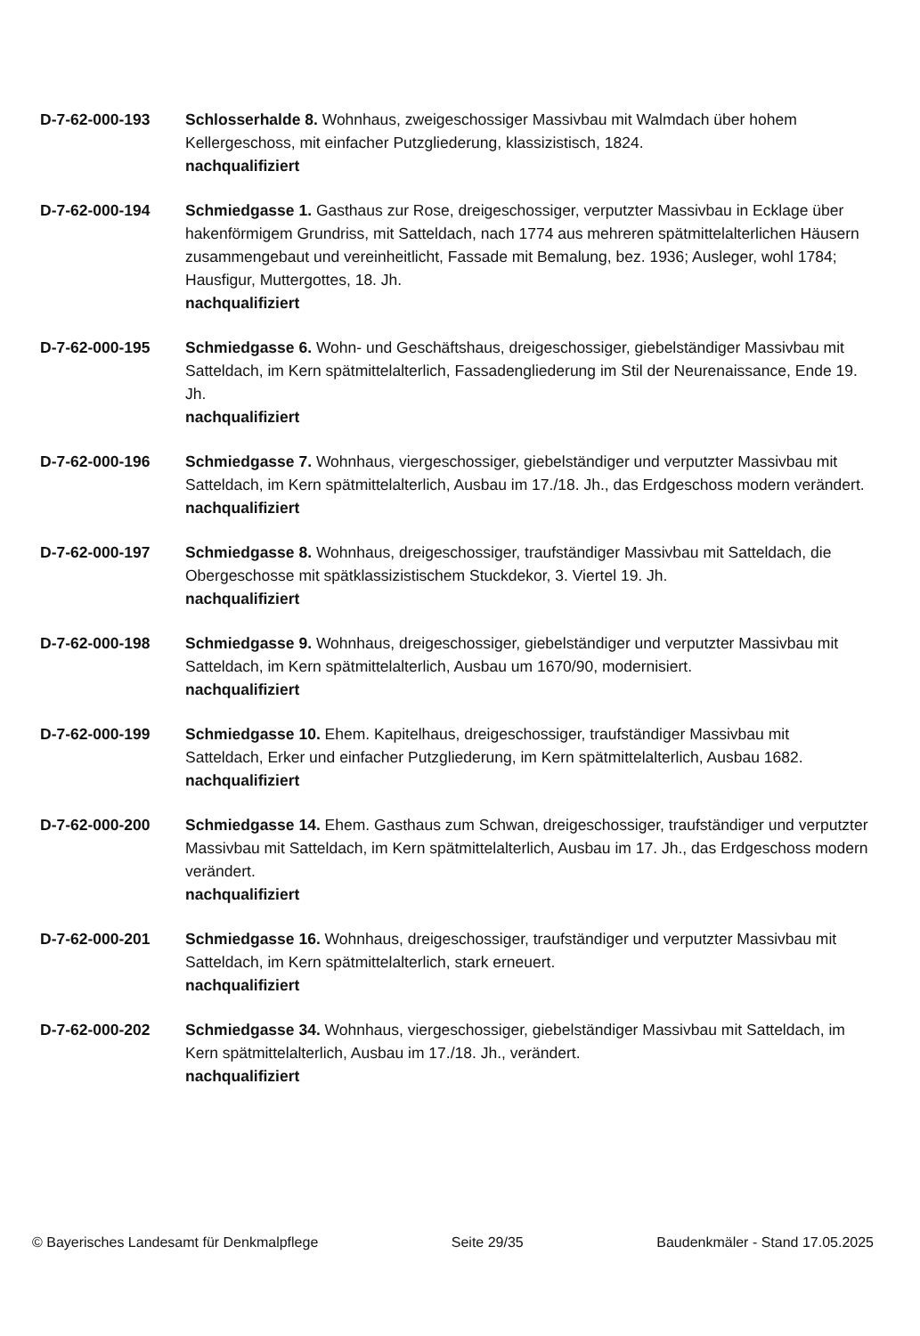D-7-62-000-193 Schlosserhalde 8. Wohnhaus, zweigeschossiger Massivbau mit Walmdach über hohem Kellergeschoss, mit einfacher Putzgliederung, klassizistisch, 1824.
nachqualifiziert
D-7-62-000-194 Schmiedgasse 1. Gasthaus zur Rose, dreigeschossiger, verputzter Massivbau in Ecklage über hakenförmigem Grundriss, mit Satteldach, nach 1774 aus mehreren spätmittelalterlichen Häusern zusammengebaut und vereinheitlicht, Fassade mit Bemalung, bez. 1936; Ausleger, wohl 1784; Hausfigur, Muttergottes, 18. Jh.
nachqualifiziert
D-7-62-000-195 Schmiedgasse 6. Wohn- und Geschäftshaus, dreigeschossiger, giebelständiger Massivbau mit Satteldach, im Kern spätmittelalterlich, Fassadengliederung im Stil der Neurenaissance, Ende 19. Jh.
nachqualifiziert
D-7-62-000-196 Schmiedgasse 7. Wohnhaus, viergeschossiger, giebelständiger und verputzter Massivbau mit Satteldach, im Kern spätmittelalterlich, Ausbau im 17./18. Jh., das Erdgeschoss modern verändert.
nachqualifiziert
D-7-62-000-197 Schmiedgasse 8. Wohnhaus, dreigeschossiger, traufständiger Massivbau mit Satteldach, die Obergeschosse mit spätklassizistischem Stuckdekor, 3. Viertel 19. Jh.
nachqualifiziert
D-7-62-000-198 Schmiedgasse 9. Wohnhaus, dreigeschossiger, giebelständiger und verputzter Massivbau mit Satteldach, im Kern spätmittelalterlich, Ausbau um 1670/90, modernisiert.
nachqualifiziert
D-7-62-000-199 Schmiedgasse 10. Ehem. Kapitelhaus, dreigeschossiger, traufständiger Massivbau mit Satteldach, Erker und einfacher Putzgliederung, im Kern spätmittelalterlich, Ausbau 1682.
nachqualifiziert
D-7-62-000-200 Schmiedgasse 14. Ehem. Gasthaus zum Schwan, dreigeschossiger, traufständiger und verputzter Massivbau mit Satteldach, im Kern spätmittelalterlich, Ausbau im 17. Jh., das Erdgeschoss modern verändert.
nachqualifiziert
D-7-62-000-201 Schmiedgasse 16. Wohnhaus, dreigeschossiger, traufständiger und verputzter Massivbau mit Satteldach, im Kern spätmittelalterlich, stark erneuert.
nachqualifiziert
D-7-62-000-202 Schmiedgasse 34. Wohnhaus, viergeschossiger, giebelständiger Massivbau mit Satteldach, im Kern spätmittelalterlich, Ausbau im 17./18. Jh., verändert.
nachqualifiziert
© Bayerisches Landesamt für Denkmalpflege Seite 29/35 Baudenkmäler - Stand 17.05.2025